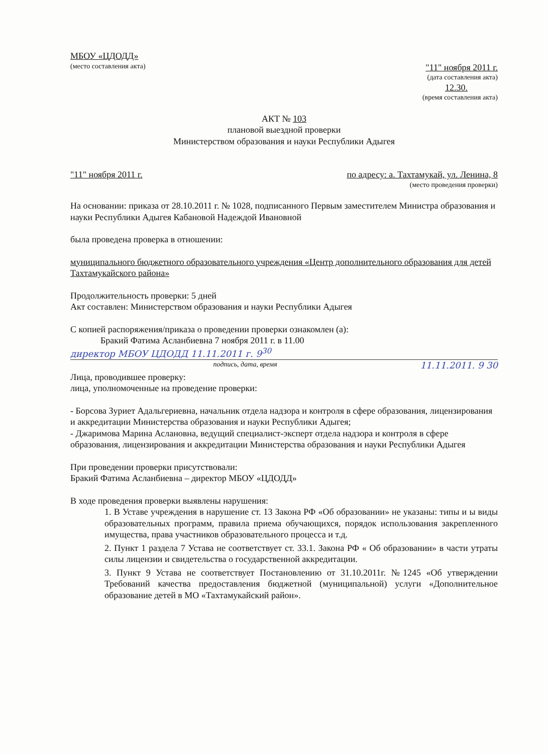МБОУ «ЦДОДД»
(место составления акта) "11" ноября 2011 г.
(дата составления акта)
12.30.
(время составления акта)
АКТ № 103
плановой выездной проверки
Министерством образования и науки Республики Адыгея
"11" ноября 2011 г. по адресу: а. Тахтамукай, ул. Ленина, 8
(место проведения проверки)
На основании: приказа от 28.10.2011 г. № 1028, подписанного Первым заместителем Министра образования и науки Республики Адыгея Кабановой Надеждой Ивановной
была проведена проверка в отношении:
муниципального бюджетного образовательного учреждения «Центр дополнительного образования для детей Тахтамукайского района»
Продолжительность проверки: 5 дней
Акт составлен: Министерством образования и науки Республики Адыгея
С копией распоряжения/приказа о проведении проверки ознакомлен (а):
Бракий Фатима Асланбиевна 7 ноября 2011 г. в 11.00
директор МБОУ ЦДОДД 11.11.2011 г. 9<sup>30</sup>
подпись, дата, время 11.11.2011. 9 30
Лица, проводившее проверку:
лица, уполномоченные на проведение проверки:
- Борсова Зуриет Адальгериевна, начальник отдела надзора и контроля в сфере образования, лицензирования и аккредитации Министерства образования и науки Республики Адыгея;
- Джаримова Марина Аслановна, ведущий специалист-эксперт отдела надзора и контроля в сфере образования, лицензирования и аккредитации Министерства образования и науки Республики Адыгея
При проведении проверки присутствовали:
Бракий Фатима Асланбиевна – директор МБОУ «ЦДОДД»
В ходе проведения проверки выявлены нарушения:
1. В Уставе учреждения в нарушение ст. 13 Закона РФ «Об образовании» не указаны: типы и ы виды образовательных программ, правила приема обучающихся, порядок использования закрепленного имущества, права участников образовательного процесса и т.д.
2. Пункт 1 раздела 7 Устава не соответствует ст. 33.1. Закона РФ « Об образовании» в части утраты силы лицензии и свидетельства о государственной аккредитации.
3. Пункт 9 Устава не соответствует Постановлению от 31.10.2011г. №1245 «Об утверждении Требований качества предоставления бюджетной (муниципальной) услуги «Дополнительное образование детей в МО «Тахтамукайский район».